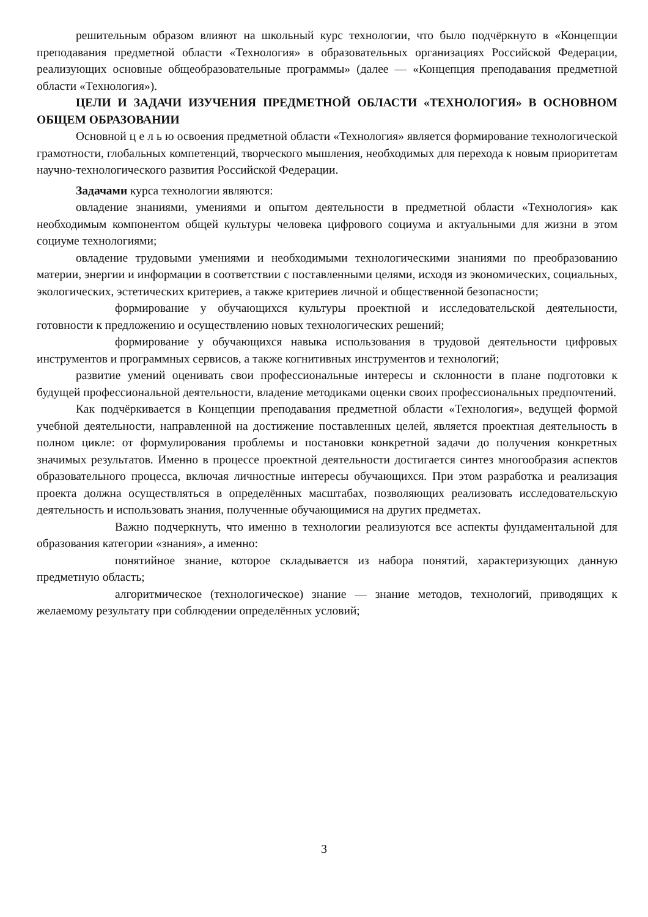решительным образом влияют на школьный курс технологии, что было подчёркнуто в «Концепции преподавания предметной области «Технология» в образовательных организациях Российской Федерации, реализующих основные общеобразовательные программы» (далее — «Концепция преподавания предметной области «Технология»).
ЦЕЛИ И ЗАДАЧИ ИЗУЧЕНИЯ ПРЕДМЕТНОЙ ОБЛАСТИ «ТЕХНОЛОГИЯ» В ОСНОВНОМ ОБЩЕМ ОБРАЗОВАНИИ
Основной ц е л ь ю освоения предметной области «Технология» является формирование технологической грамотности, глобальных компетенций, творческого мышления, необходимых для перехода к новым приоритетам научно-технологического развития Российской Федерации.
Задачами курса технологии являются:
овладение знаниями, умениями и опытом деятельности в предметной области «Технология» как необходимым компонентом общей культуры человека цифрового социума и актуальными для жизни в этом социуме технологиями;
овладение трудовыми умениями и необходимыми технологическими знаниями по преобразованию материи, энергии и информации в соответствии с поставленными целями, исходя из экономических, социальных, экологических, эстетических критериев, а также критериев личной и общественной безопасности;
формирование у обучающихся культуры проектной и исследовательской деятельности, готовности к предложению и осуществлению новых технологических решений;
формирование у обучающихся навыка использования в трудовой деятельности цифровых инструментов и программных сервисов, а также когнитивных инструментов и технологий;
развитие умений оценивать свои профессиональные интересы и склонности в плане подготовки к будущей профессиональной деятельности, владение методиками оценки своих профессиональных предпочтений.
Как подчёркивается в Концепции преподавания предметной области «Технология», ведущей формой учебной деятельности, направленной на достижение поставленных целей, является проектная деятельность в полном цикле: от формулирования проблемы и постановки конкретной задачи до получения конкретных значимых результатов. Именно в процессе проектной деятельности достигается синтез многообразия аспектов образовательного процесса, включая личностные интересы обучающихся. При этом разработка и реализация проекта должна осуществляться в определённых масштабах, позволяющих реализовать исследовательскую деятельность и использовать знания, полученные обучающимися на других предметах.
Важно подчеркнуть, что именно в технологии реализуются все аспекты фундаментальной для образования категории «знания», а именно:
понятийное знание, которое складывается из набора понятий, характеризующих данную предметную область;
алгоритмическое (технологическое) знание — знание методов, технологий, приводящих к желаемому результату при соблюдении определённых условий;
3